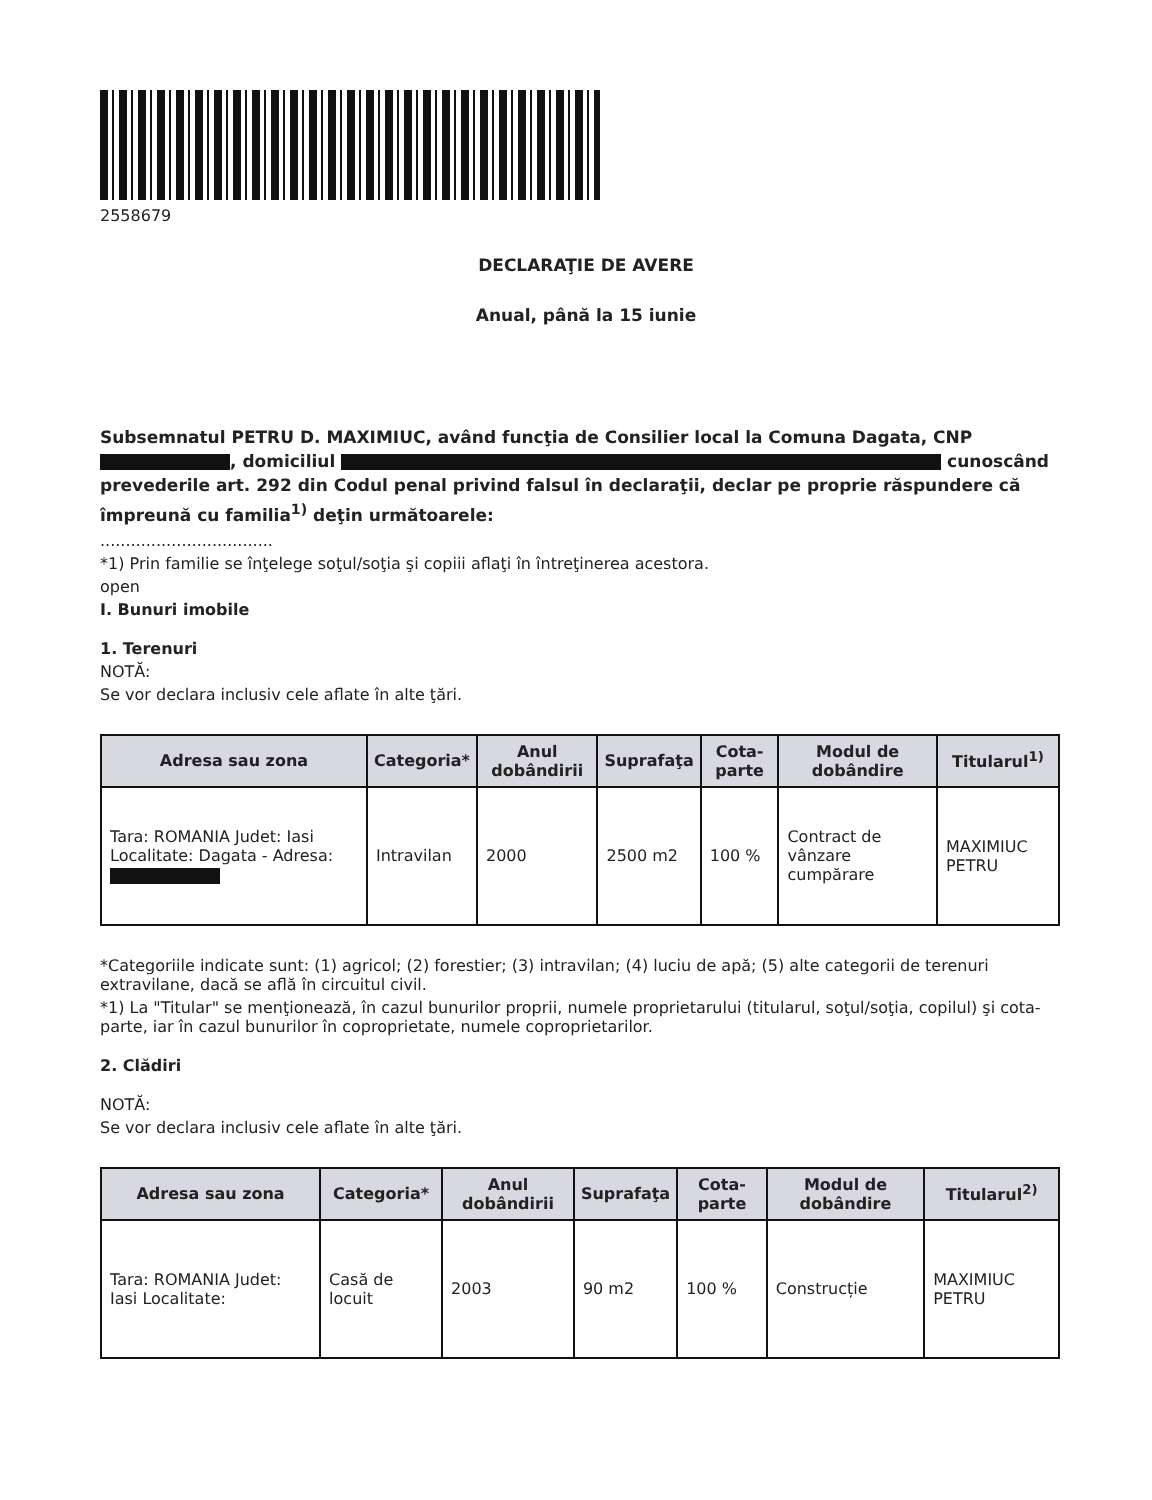2558679
DECLARAŢIE DE AVERE
Anual, până la 15 iunie
Subsemnatul PETRU D. MAXIMIUC, având funcţia de Consilier local la Comuna Dagata, CNP , domiciliul cunoscând prevederile art. 292 din Codul penal privind falsul în declaraţii, declar pe proprie răspundere că împreună cu familia<sup>1)</sup> deţin următoarele:
..................................
*1) Prin familie se înţelege soţul/soţia şi copiii aflaţi în întreţinerea acestora.
open
I. Bunuri imobile
1. Terenuri
NOTĂ:
Se vor declara inclusiv cele aflate în alte ţări.
| Adresa sau zona | Categoria* | Anul dobândirii | Suprafaţa | Cota-parte | Modul de dobândire | Titularul<sup>1)</sup> |
| --- | --- | --- | --- | --- | --- | --- |
| Tara: ROMANIA Judet: Iasi Localitate: Dagata - Adresa: | Intravilan | 2000 | 2500 m2 | 100 % | Contract de vânzare cumpărare | MAXIMIUC PETRU |
*Categoriile indicate sunt: (1) agricol; (2) forestier; (3) intravilan; (4) luciu de apă; (5) alte categorii de terenuri extravilane, dacă se află în circuitul civil.
*1) La "Titular" se menţionează, în cazul bunurilor proprii, numele proprietarului (titularul, soţul/soţia, copilul) şi cota-parte, iar în cazul bunurilor în coproprietate, numele coproprietarilor.
2. Clădiri
NOTĂ:
Se vor declara inclusiv cele aflate în alte ţări.
| Adresa sau zona | Categoria* | Anul dobândirii | Suprafaţa | Cota-parte | Modul de dobândire | Titularul<sup>2)</sup> |
| --- | --- | --- | --- | --- | --- | --- |
| Tara: ROMANIA Judet: Iasi Localitate: | Casă de locuit | 2003 | 90 m2 | 100 % | Construcție | MAXIMIUC PETRU |